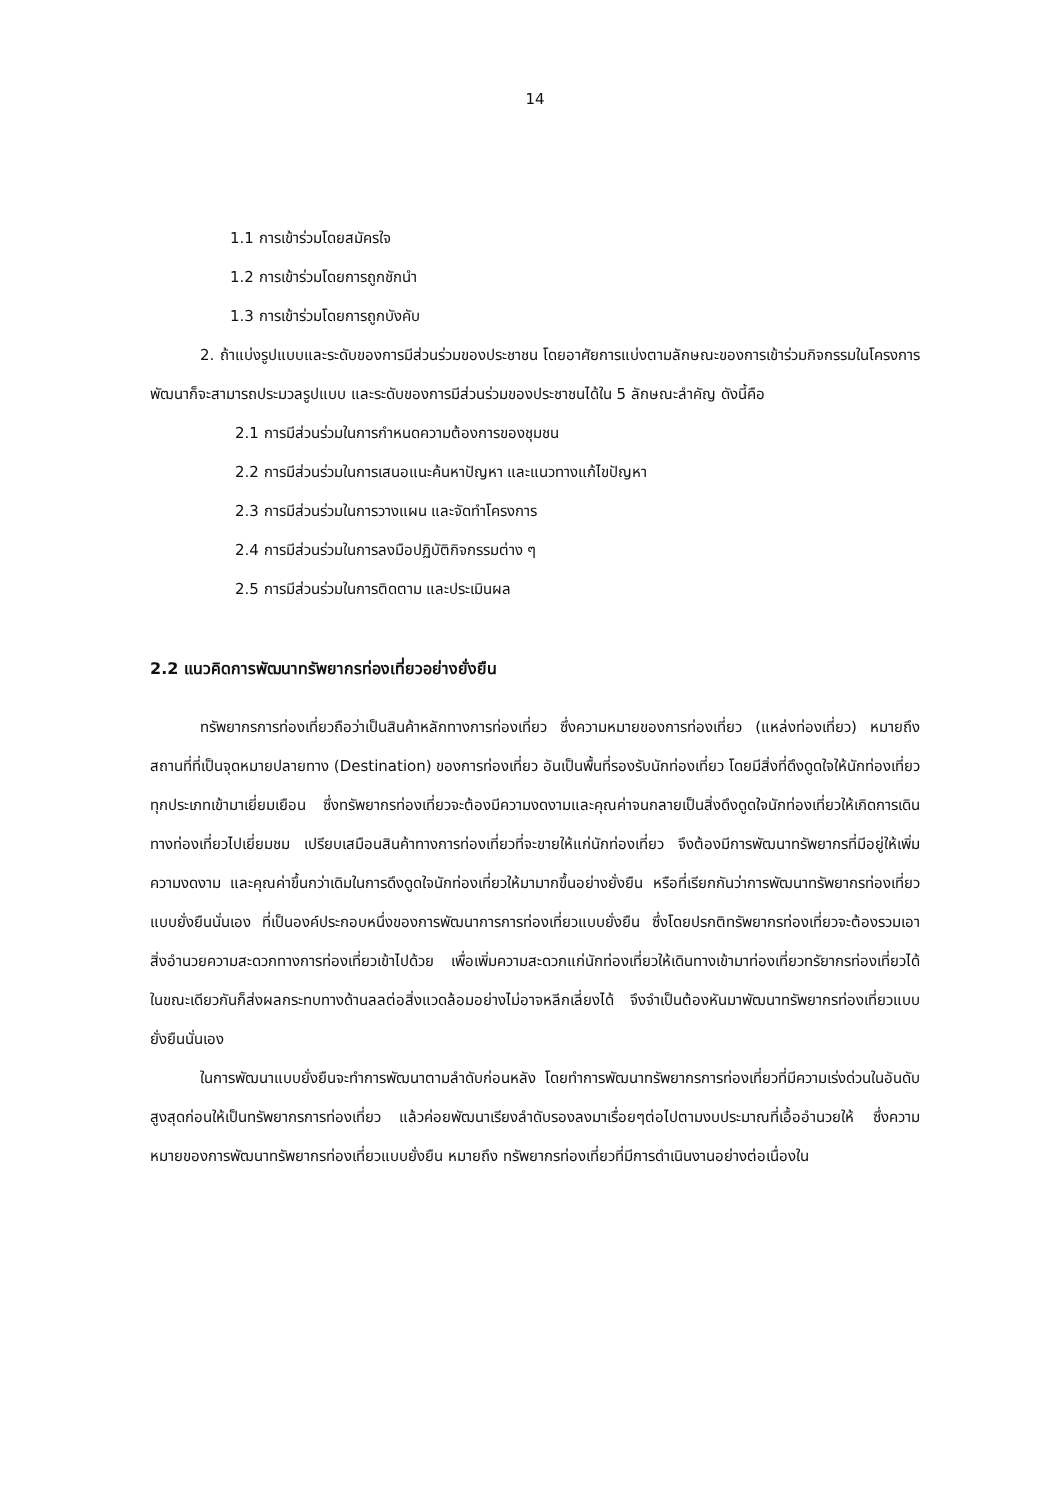14
1.1 การเข้าร่วมโดยสมัครใจ
1.2 การเข้าร่วมโดยการถูกชักนำ
1.3 การเข้าร่วมโดยการถูกบังคับ
2. ถ้าแบ่งรูปแบบและระดับของการมีส่วนร่วมของประชาชน โดยอาศัยการแบ่งตามลักษณะของการเข้าร่วมกิจกรรมในโครงการพัฒนาก็จะสามารถประมวลรูปแบบ และระดับของการมีส่วนร่วมของประชาชนได้ใน 5 ลักษณะลำคัญ ดังนี้คือ
2.1 การมีส่วนร่วมในการกำหนดความต้องการของชุมชน
2.2 การมีส่วนร่วมในการเสนอแนะค้นหาปัญหา และแนวทางแก้ไขปัญหา
2.3 การมีส่วนร่วมในการวางแผน และจัดทำโครงการ
2.4 การมีส่วนร่วมในการลงมือปฏิบัติกิจกรรมต่าง ๆ
2.5 การมีส่วนร่วมในการติดตาม และประเมินผล
2.2 แนวคิดการพัฒนาทรัพยากรท่องเที่ยวอย่างยั่งยืน
ทรัพยากรการท่องเที่ยวถือว่าเป็นสินค้าหลักทางการท่องเที่ยว ซึ่งความหมายของการท่องเที่ยว (แหล่งท่องเที่ยว) หมายถึง สถานที่ที่เป็นจุดหมายปลายทาง (Destination) ของการท่องเที่ยว อันเป็นพื้นที่รองรับนักท่องเที่ยว โดยมีสิ่งที่ดึงดูดใจให้นักท่องเที่ยวทุกประเภทเข้ามาเยี่ยมเยือน ซึ่งทรัพยากรท่องเที่ยวจะต้องมีความงดงามและคุณค่าจนกลายเป็นสิ่งดึงดูดใจนักท่องเที่ยวให้เกิดการเดินทางท่องเที่ยวไปเยี่ยมชม เปรียบเสมือนสินค้าทางการท่องเที่ยวที่จะขายให้แก่นักท่องเที่ยว จึงต้องมีการพัฒนาทรัพยากรที่มีอยู่ให้เพิ่มความงดงาม และคุณค่าขึ้นกว่าเดิมในการดึงดูดใจนักท่องเที่ยวให้มามากขึ้นอย่างยั่งยืน หรือที่เรียกกันว่าการพัฒนาทรัพยากรท่องเที่ยวแบบยั่งยืนนั่นเอง ที่เป็นองค์ประกอบหนึ่งของการพัฒนาการการท่องเที่ยวแบบยั่งยืน ซึ่งโดยปรกติทรัพยากรท่องเที่ยวจะต้องรวมเอาสิ่งอำนวยความสะดวกทางการท่องเที่ยวเข้าไปด้วย เพื่อเพิ่มความสะดวกแก่นักท่องเที่ยวให้เดินทางเข้ามาท่องเที่ยวทรัยากรท่องเที่ยวได้ ในขณะเดียวกันก็ส่งผลกระทบทางด้านลลต่อสิ่งแวดล้อมอย่างไม่อาจหลีกเลี่ยงได้ จึงจำเป็นต้องหันมาพัฒนาทรัพยากรท่องเที่ยวแบบยั่งยืนนั่นเอง
ในการพัฒนาแบบยั่งยืนจะทำการพัฒนาตามลำดับก่อนหลัง โดยทำการพัฒนาทรัพยากรการท่องเที่ยวที่มีความเร่งด่วนในอันดับสูงสุดก่อนให้เป็นทรัพยากรการท่องเที่ยว แล้วค่อยพัฒนาเรียงลำดับรองลงมาเรื่อยๆต่อไปตามงบประมาณที่เอื้ออำนวยให้ ซึ่งความหมายของการพัฒนาทรัพยากรท่องเที่ยวแบบยั่งยืน หมายถึง ทรัพยากรท่องเที่ยวที่มีการดำเนินงานอย่างต่อเนื่องใน